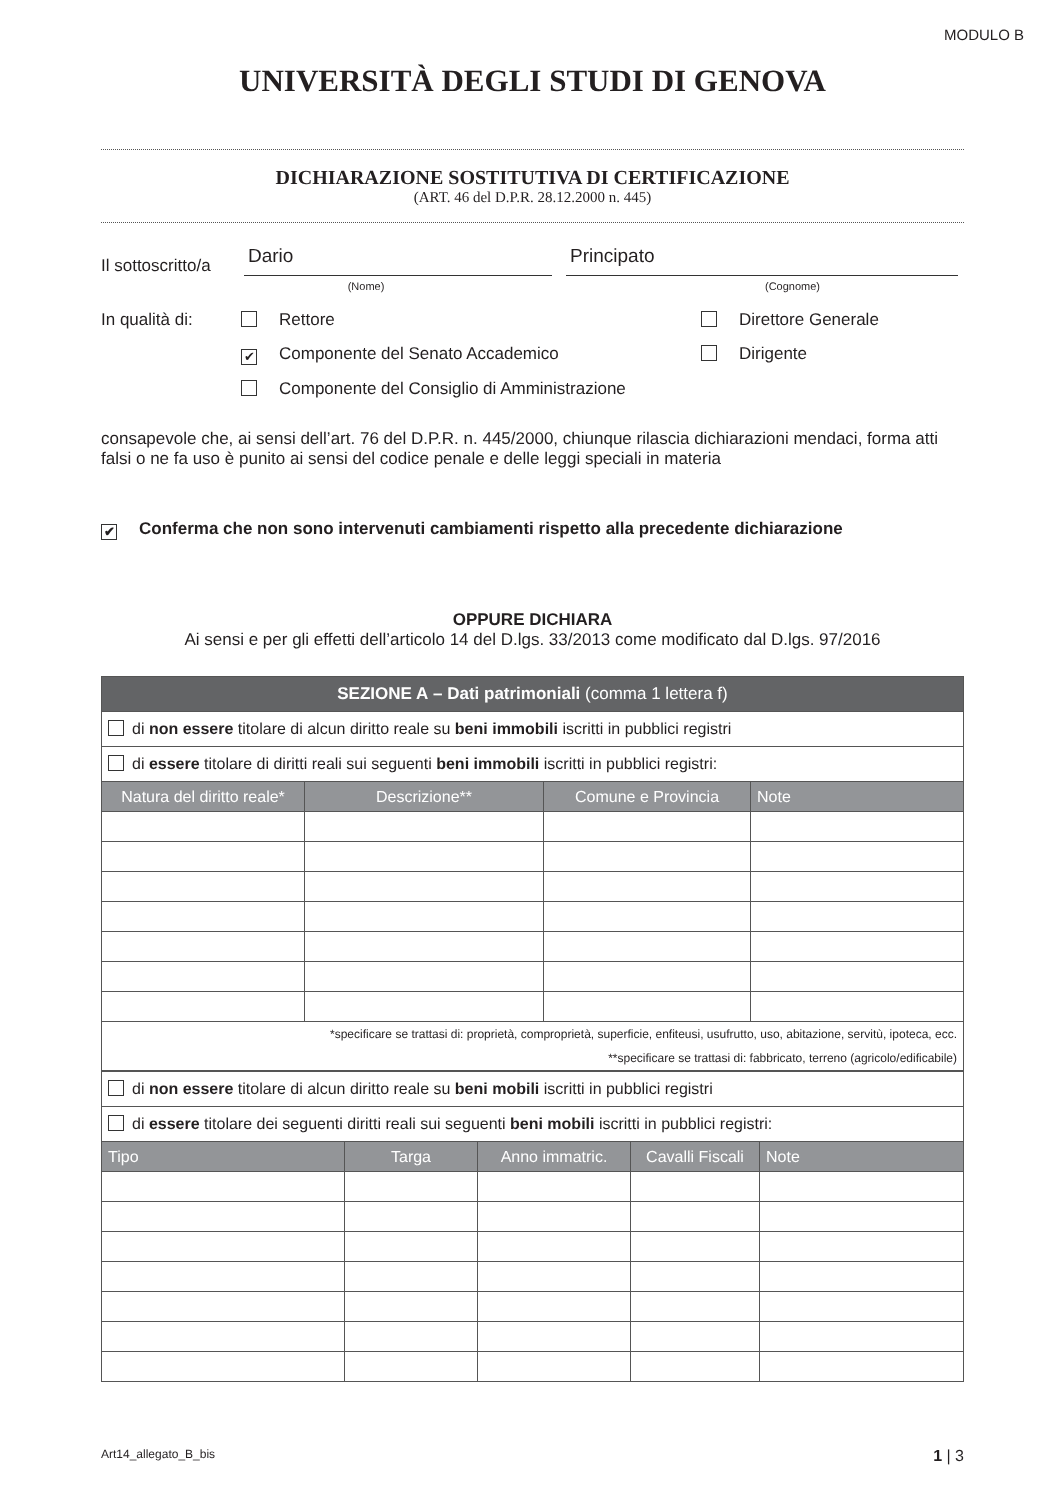MODULO B
UNIVERSITÀ DEGLI STUDI DI GENOVA
DICHIARAZIONE SOSTITUTIVA DI CERTIFICAZIONE
(ART. 46 del D.P.R. 28.12.2000 n. 445)
Il sottoscritto/a Dario Principato
(Nome) (Cognome)
In qualità di: Rettore Direttore Generale ✔ Componente del Senato Accademico Dirigente Componente del Consiglio di Amministrazione
consapevole che, ai sensi dell’art. 76 del D.P.R. n. 445/2000, chiunque rilascia dichiarazioni mendaci, forma atti falsi o ne fa uso è punito ai sensi del codice penale e delle leggi speciali in materia
✔ Conferma che non sono intervenuti cambiamenti rispetto alla precedente dichiarazione
OPPURE DICHIARA
Ai sensi e per gli effetti dell’articolo 14 del D.lgs. 33/2013 come modificato dal D.lgs. 97/2016
| SEZIONE A – Dati patrimoniali (comma 1 lettera f) | | | |
| --- | --- | --- | --- |
| di non essere titolare di alcun diritto reale su beni immobili iscritti in pubblici registri | | | |
| di essere titolare di diritti reali sui seguenti beni immobili iscritti in pubblici registri: | | | |
| Natura del diritto reale* | Descrizione** | Comune e Provincia | Note |
| *specificare se trattasi di: proprietà, comproprietà, superficie, enfiteusi, usufrutto, uso, abitazione, servitù, ipoteca, ecc. **specificare se trattasi di: fabbricato, terreno (agricolo/edificabile) | | | |
| di non essere titolare di alcun diritto reale su beni mobili iscritti in pubblici registri | | | | |
| di essere titolare dei seguenti diritti reali sui seguenti beni mobili iscritti in pubblici registri: | | | | |
| Tipo | Targa | Anno immatric. | Cavalli Fiscali | Note |
Art14_allegato_B_bis 1 | 3